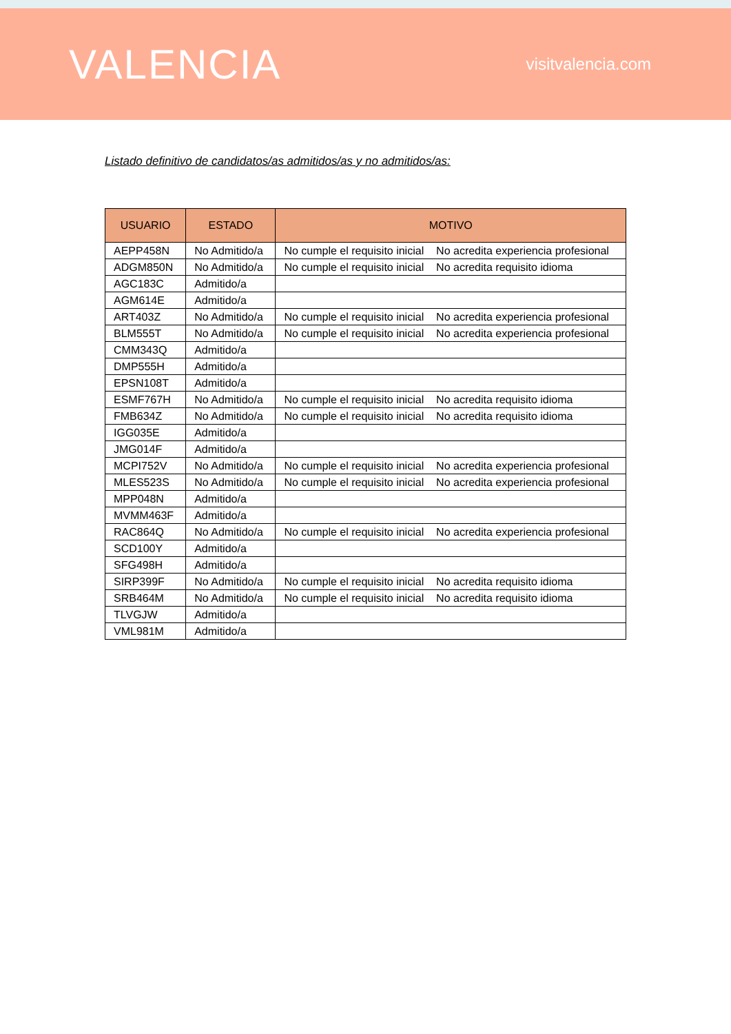VALENCIA
visitvalencia.com
Listado definitivo de candidatos/as admitidos/as y no admitidos/as:
| USUARIO | ESTADO | MOTIVO | |
| --- | --- | --- | --- |
| AEPP458N | No Admitido/a | No cumple el requisito inicial | No acredita experiencia profesional |
| ADGM850N | No Admitido/a | No cumple el requisito inicial | No acredita requisito idioma |
| AGC183C | Admitido/a | | |
| AGM614E | Admitido/a | | |
| ART403Z | No Admitido/a | No cumple el requisito inicial | No acredita experiencia profesional |
| BLM555T | No Admitido/a | No cumple el requisito inicial | No acredita experiencia profesional |
| CMM343Q | Admitido/a | | |
| DMP555H | Admitido/a | | |
| EPSN108T | Admitido/a | | |
| ESMF767H | No Admitido/a | No cumple el requisito inicial | No acredita requisito idioma |
| FMB634Z | No Admitido/a | No cumple el requisito inicial | No acredita requisito idioma |
| IGG035E | Admitido/a | | |
| JMG014F | Admitido/a | | |
| MCPI752V | No Admitido/a | No cumple el requisito inicial | No acredita experiencia profesional |
| MLES523S | No Admitido/a | No cumple el requisito inicial | No acredita experiencia profesional |
| MPP048N | Admitido/a | | |
| MVMM463F | Admitido/a | | |
| RAC864Q | No Admitido/a | No cumple el requisito inicial | No acredita experiencia profesional |
| SCD100Y | Admitido/a | | |
| SFG498H | Admitido/a | | |
| SIRP399F | No Admitido/a | No cumple el requisito inicial | No acredita requisito idioma |
| SRB464M | No Admitido/a | No cumple el requisito inicial | No acredita requisito idioma |
| TLVGJW | Admitido/a | | |
| VML981M | Admitido/a | | |